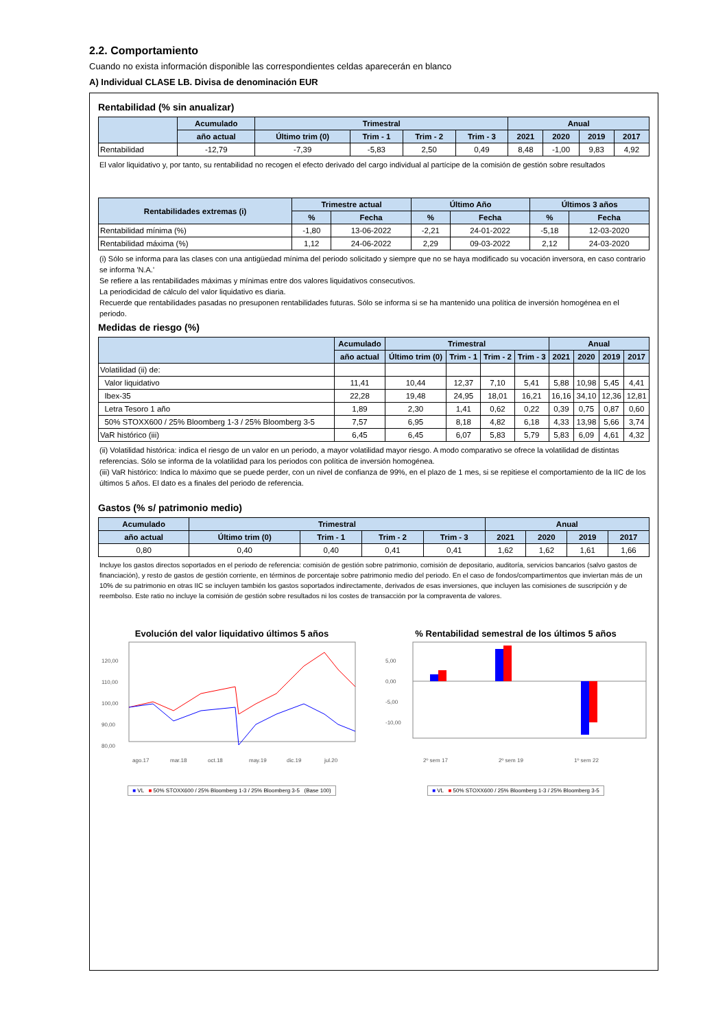2.2. Comportamiento
Cuando no exista información disponible las correspondientes celdas aparecerán en blanco
A) Individual CLASE LB. Divisa de denominación EUR
Rentabilidad (% sin anualizar)
| | Acumulado | Trimestral | | | | Anual | | | |
| --- | --- | --- | --- | --- | --- | --- | --- | --- | --- |
| | año actual | Último trim (0) | Trim - 1 | Trim - 2 | Trim - 3 | 2021 | 2020 | 2019 | 2017 |
| Rentabilidad | -12,79 | -7,39 | -5,83 | 2,50 | 0,49 | 8,48 | -1,00 | 9,83 | 4,92 |
El valor liquidativo y, por tanto, su rentabilidad no recogen el efecto derivado del cargo individual al partícipe de la comisión de gestión sobre resultados
| Rentabilidades extremas (i) | Trimestre actual | | Último Año | | Últimos 3 años | |
| --- | --- | --- | --- | --- | --- | --- |
| | % | Fecha | % | Fecha | % | Fecha |
| Rentabilidad mínima (%) | -1,80 | 13-06-2022 | -2,21 | 24-01-2022 | -5,18 | 12-03-2020 |
| Rentabilidad máxima (%) | 1,12 | 24-06-2022 | 2,29 | 09-03-2022 | 2,12 | 24-03-2020 |
(i) Sólo se informa para las clases con una antigüedad mínima del periodo solicitado y siempre que no se haya modificado su vocación inversora, en caso contrario se informa 'N.A.'
Se refiere a las rentabilidades máximas y mínimas entre dos valores liquidativos consecutivos.
La periodicidad de cálculo del valor liquidativo es diaria.
Recuerde que rentabilidades pasadas no presuponen rentabilidades futuras. Sólo se informa si se ha mantenido una política de inversión homogénea en el periodo.
Medidas de riesgo (%)
| | Acumulado | Trimestral | | | | Anual | | | |
| --- | --- | --- | --- | --- | --- | --- | --- | --- | --- |
| | año actual | Último trim (0) | Trim - 1 | Trim - 2 | Trim - 3 | 2021 | 2020 | 2019 | 2017 |
| Volatilidad (ii) de: | | | | | | | | | |
| Valor liquidativo | 11,41 | 10,44 | 12,37 | 7,10 | 5,41 | 5,88 | 10,98 | 5,45 | 4,41 |
| Ibex-35 | 22,28 | 19,48 | 24,95 | 18,01 | 16,21 | 16,16 | 34,10 | 12,36 | 12,81 |
| Letra Tesoro 1 año | 1,89 | 2,30 | 1,41 | 0,62 | 0,22 | 0,39 | 0,75 | 0,87 | 0,60 |
| 50% STOXX600 / 25% Bloomberg 1-3 / 25% Bloomberg 3-5 | 7,57 | 6,95 | 8,18 | 4,82 | 6,18 | 4,33 | 13,98 | 5,66 | 3,74 |
| VaR histórico (iii) | 6,45 | 6,45 | 6,07 | 5,83 | 5,79 | 5,83 | 6,09 | 4,61 | 4,32 |
(ii) Volatilidad histórica: indica el riesgo de un valor en un periodo, a mayor volatilidad mayor riesgo. A modo comparativo se ofrece la volatilidad de distintas referencias. Sólo se informa de la volatilidad para los periodos con política de inversión homogénea.
(iii) VaR histórico: Indica lo máximo que se puede perder, con un nivel de confianza de 99%, en el plazo de 1 mes, si se repitiese el comportamiento de la IIC de los últimos 5 años. El dato es a finales del periodo de referencia.
Gastos (% s/ patrimonio medio)
| Acumulado | Trimestral | | | | Anual | | | |
| --- | --- | --- | --- | --- | --- | --- | --- | --- |
| año actual | Último trim (0) | Trim - 1 | Trim - 2 | Trim - 3 | 2021 | 2020 | 2019 | 2017 |
| 0,80 | 0,40 | 0,40 | 0,41 | 0,41 | 1,62 | 1,62 | 1,61 | 1,66 |
Incluye los gastos directos soportados en el periodo de referencia: comisión de gestión sobre patrimonio, comisión de depositario, auditoría, servicios bancarios (salvo gastos de financiación), y resto de gastos de gestión corriente, en términos de porcentaje sobre patrimonio medio del periodo. En el caso de fondos/compartimentos que inviertan más de un 10% de su patrimonio en otras IIC se incluyen también los gastos soportados indirectamente, derivados de esas inversiones, que incluyen las comisiones de suscripción y de reembolso. Este ratio no incluye la comisión de gestión sobre resultados ni los costes de transacción por la compraventa de valores.
Evolución del valor liquidativo últimos 5 años
120,00
110,00
100,00
90,00
80,00
ago.17
mar.18
oct.18
may.19
dic.19
jul.20
■ VL ■ 50% STOXX600 / 25% Bloomberg 1-3 / 25% Bloomberg 3-5 (Base 100)
% Rentabilidad semestral de los últimos 5 años
5,00
0,00
-5,00
-10,00
2º sem 17
2º sem 19
1º sem 22
■ VL ■ 50% STOXX600 / 25% Bloomberg 1-3 / 25% Bloomberg 3-5